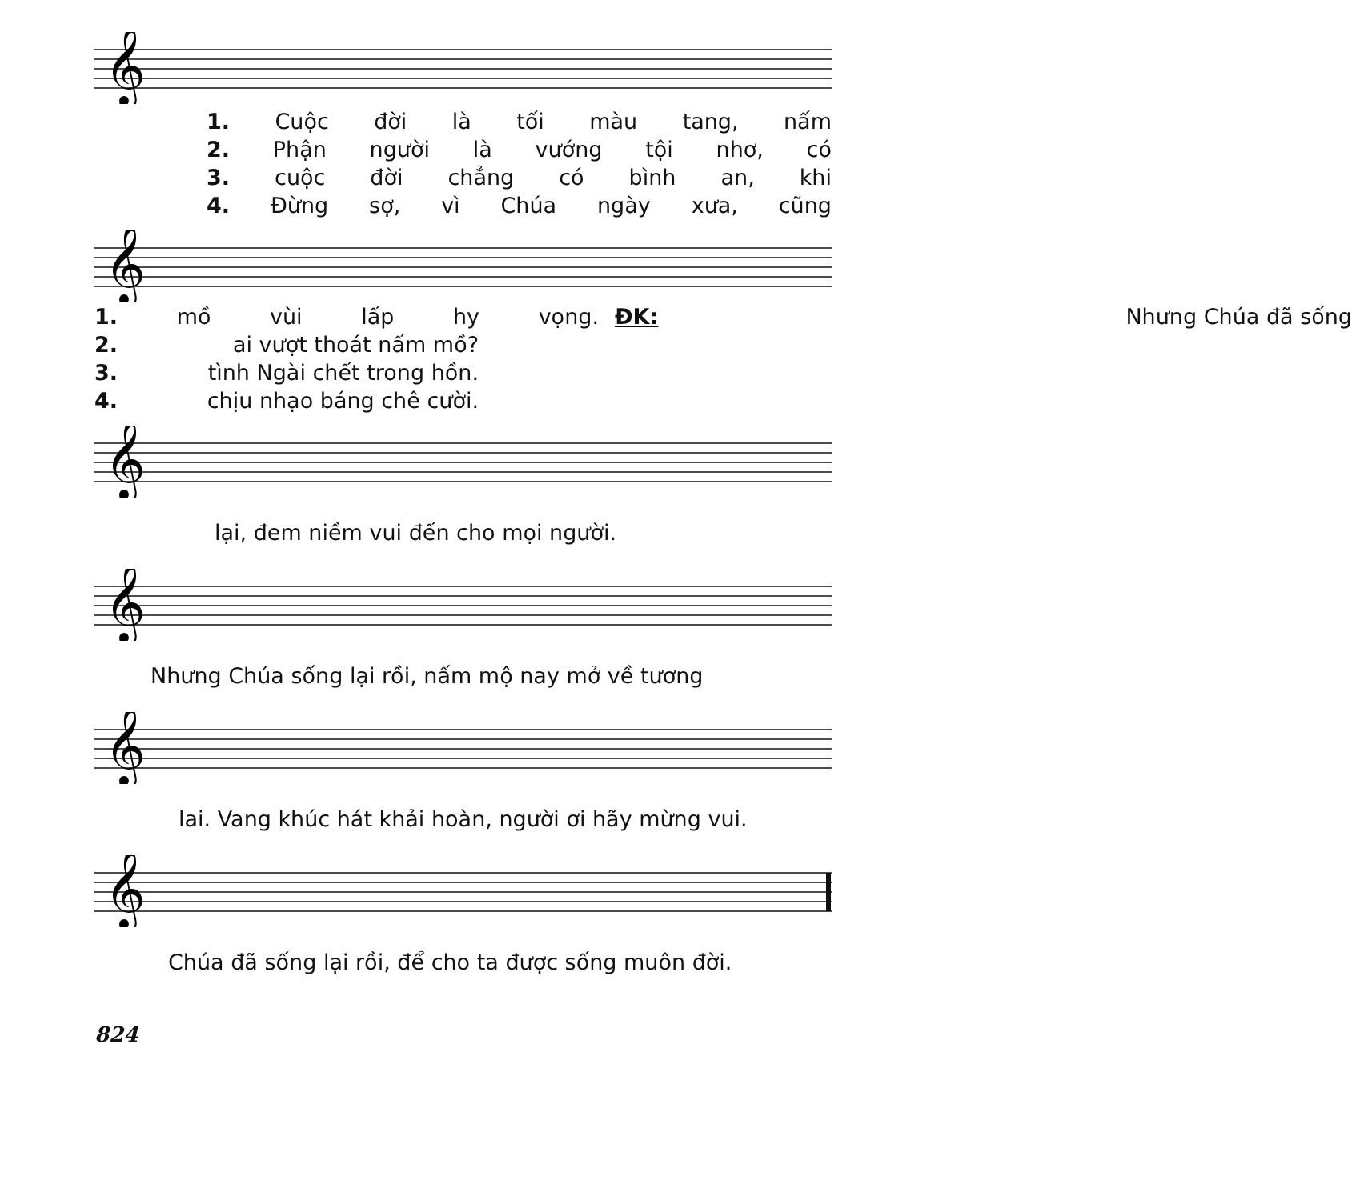𝄞
1. Cuộc đời là tối màu tang, nấm
2. Phận người là vướng tội nhơ, có
3. cuộc đời chẳng có bình an, khi
4. Đừng sợ, vì Chúa ngày xưa, cũng
𝄞
1. mồ vùi lấp hy vọng.
ĐK: Nhưng Chúa đã sống
2. ai vượt thoát nấm mồ?
3. tình Ngài chết trong hồn.
4. chịu nhạo báng chê cười.
𝄞
lại, đem niềm vui đến cho mọi người.
𝄞
Nhưng Chúa sống lại rồi, nấm mộ nay mở về tương
𝄞
lai. Vang khúc hát khải hoàn, người ơi hãy mừng vui.
𝄞
Chúa đã sống lại rồi, để cho ta được sống muôn đời.
824